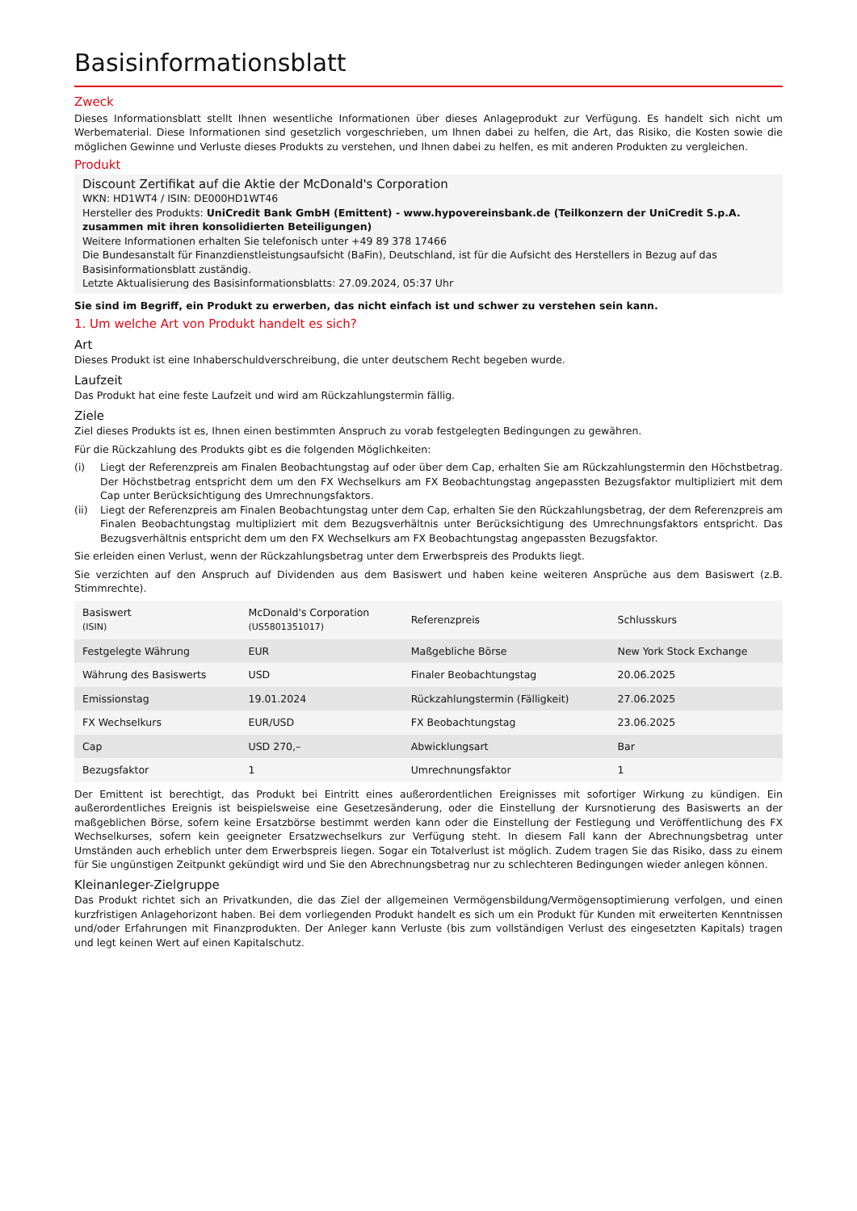Basisinformationsblatt
Zweck
Dieses Informationsblatt stellt Ihnen wesentliche Informationen über dieses Anlageprodukt zur Verfügung. Es handelt sich nicht um Werbematerial. Diese Informationen sind gesetzlich vorgeschrieben, um Ihnen dabei zu helfen, die Art, das Risiko, die Kosten sowie die möglichen Gewinne und Verluste dieses Produkts zu verstehen, und Ihnen dabei zu helfen, es mit anderen Produkten zu vergleichen.
Produkt
Discount Zertifikat auf die Aktie der McDonald's Corporation
WKN: HD1WT4 / ISIN: DE000HD1WT46
Hersteller des Produkts: UniCredit Bank GmbH (Emittent) - www.hypovereinsbank.de (Teilkonzern der UniCredit S.p.A. zusammen mit ihren konsolidierten Beteiligungen)
Weitere Informationen erhalten Sie telefonisch unter +49 89 378 17466
Die Bundesanstalt für Finanzdienstleistungsaufsicht (BaFin), Deutschland, ist für die Aufsicht des Herstellers in Bezug auf das Basisinformationsblatt zuständig.
Letzte Aktualisierung des Basisinformationsblatts: 27.09.2024, 05:37 Uhr
Sie sind im Begriff, ein Produkt zu erwerben, das nicht einfach ist und schwer zu verstehen sein kann.
1. Um welche Art von Produkt handelt es sich?
Art
Dieses Produkt ist eine Inhaberschuldverschreibung, die unter deutschem Recht begeben wurde.
Laufzeit
Das Produkt hat eine feste Laufzeit und wird am Rückzahlungstermin fällig.
Ziele
Ziel dieses Produkts ist es, Ihnen einen bestimmten Anspruch zu vorab festgelegten Bedingungen zu gewähren.
Für die Rückzahlung des Produkts gibt es die folgenden Möglichkeiten:
(i) Liegt der Referenzpreis am Finalen Beobachtungstag auf oder über dem Cap, erhalten Sie am Rückzahlungstermin den Höchstbetrag. Der Höchstbetrag entspricht dem um den FX Wechselkurs am FX Beobachtungstag angepassten Bezugsfaktor multipliziert mit dem Cap unter Berücksichtigung des Umrechnungsfaktors.
(ii) Liegt der Referenzpreis am Finalen Beobachtungstag unter dem Cap, erhalten Sie den Rückzahlungsbetrag, der dem Referenzpreis am Finalen Beobachtungstag multipliziert mit dem Bezugsverhältnis unter Berücksichtigung des Umrechnungsfaktors entspricht. Das Bezugsverhältnis entspricht dem um den FX Wechselkurs am FX Beobachtungstag angepassten Bezugsfaktor.
Sie erleiden einen Verlust, wenn der Rückzahlungsbetrag unter dem Erwerbspreis des Produkts liegt.
Sie verzichten auf den Anspruch auf Dividenden aus dem Basiswert und haben keine weiteren Ansprüche aus dem Basiswert (z.B. Stimmrechte).
| Basiswert (ISIN) | McDonald's Corporation (US5801351017) | Referenzpreis | Schlusskurs |
| Festgelegte Währung | EUR | Maßgebliche Börse | New York Stock Exchange |
| Währung des Basiswerts | USD | Finaler Beobachtungstag | 20.06.2025 |
| Emissionstag | 19.01.2024 | Rückzahlungstermin (Fälligkeit) | 27.06.2025 |
| FX Wechselkurs | EUR/USD | FX Beobachtungstag | 23.06.2025 |
| Cap | USD 270,– | Abwicklungsart | Bar |
| Bezugsfaktor | 1 | Umrechnungsfaktor | 1 |
Der Emittent ist berechtigt, das Produkt bei Eintritt eines außerordentlichen Ereignisses mit sofortiger Wirkung zu kündigen. Ein außerordentliches Ereignis ist beispielsweise eine Gesetzesänderung, oder die Einstellung der Kursnotierung des Basiswerts an der maßgeblichen Börse, sofern keine Ersatzbörse bestimmt werden kann oder die Einstellung der Festlegung und Veröffentlichung des FX Wechselkurses, sofern kein geeigneter Ersatzwechselkurs zur Verfügung steht. In diesem Fall kann der Abrechnungsbetrag unter Umständen auch erheblich unter dem Erwerbspreis liegen. Sogar ein Totalverlust ist möglich. Zudem tragen Sie das Risiko, dass zu einem für Sie ungünstigen Zeitpunkt gekündigt wird und Sie den Abrechnungsbetrag nur zu schlechteren Bedingungen wieder anlegen können.
Kleinanleger-Zielgruppe
Das Produkt richtet sich an Privatkunden, die das Ziel der allgemeinen Vermögensbildung/Vermögensoptimierung verfolgen, und einen kurzfristigen Anlagehorizont haben. Bei dem vorliegenden Produkt handelt es sich um ein Produkt für Kunden mit erweiterten Kenntnissen und/oder Erfahrungen mit Finanzprodukten. Der Anleger kann Verluste (bis zum vollständigen Verlust des eingesetzten Kapitals) tragen und legt keinen Wert auf einen Kapitalschutz.